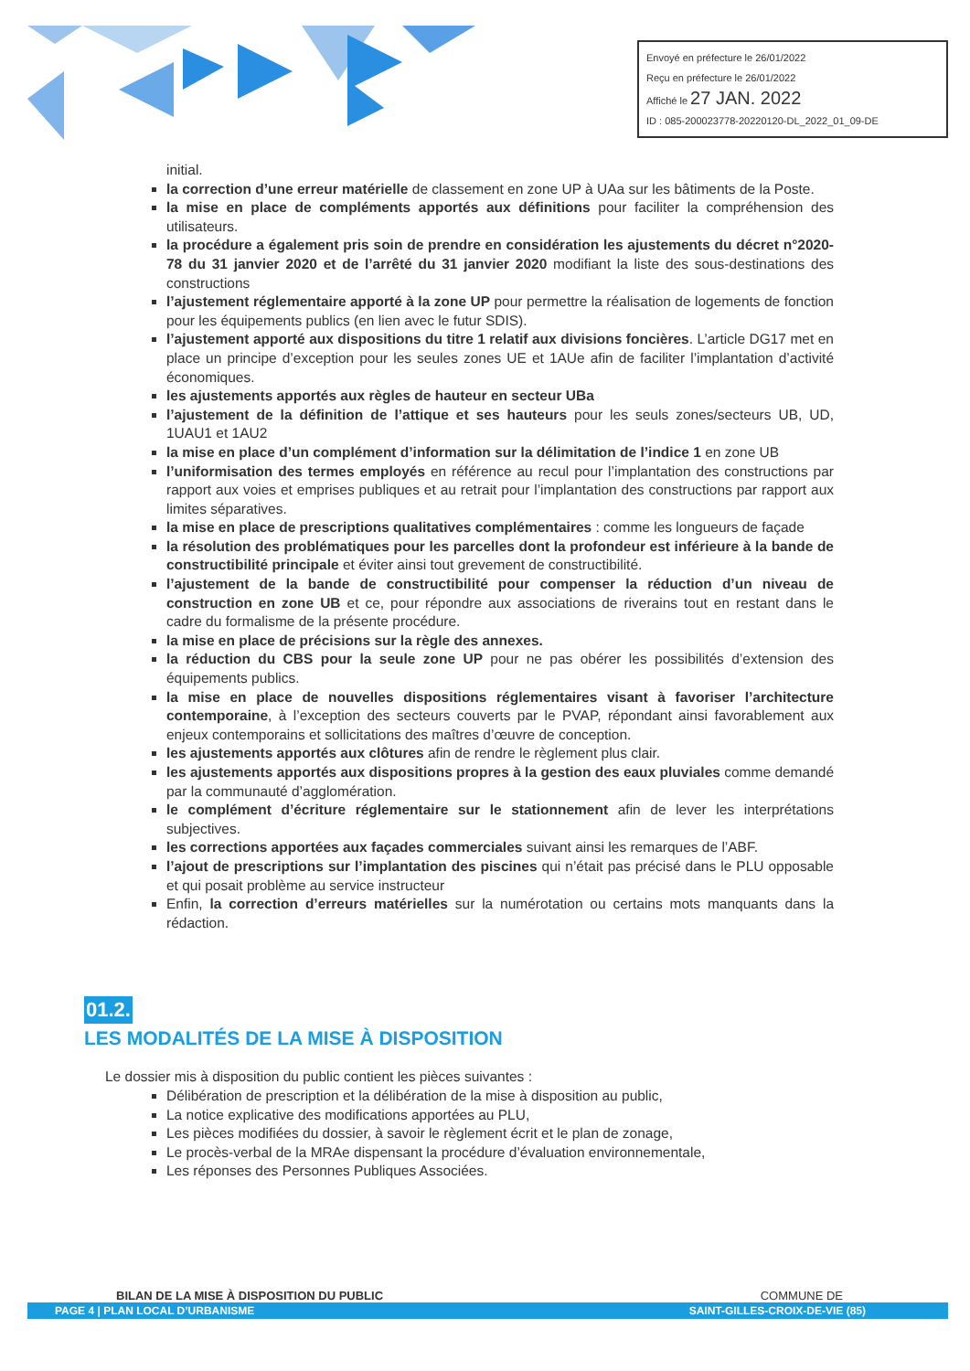Envoyé en préfecture le 26/01/2022
Reçu en préfecture le 26/01/2022
Affiché le 27 JAN. 2022
ID : 085-200023778-20220120-DL_2022_01_09-DE
initial.
la correction d’une erreur matérielle de classement en zone UP à UAa sur les bâtiments de la Poste.
la mise en place de compléments apportés aux définitions pour faciliter la compréhension des utilisateurs.
la procédure a également pris soin de prendre en considération les ajustements du décret n°2020-78 du 31 janvier 2020 et de l’arrêté du 31 janvier 2020 modifiant la liste des sous-destinations des constructions
l’ajustement réglementaire apporté à la zone UP pour permettre la réalisation de logements de fonction pour les équipements publics (en lien avec le futur SDIS).
l’ajustement apporté aux dispositions du titre 1 relatif aux divisions foncières. L’article DG17 met en place un principe d’exception pour les seules zones UE et 1AUe afin de faciliter l’implantation d’activité économiques.
les ajustements apportés aux règles de hauteur en secteur UBa
l’ajustement de la définition de l’attique et ses hauteurs pour les seuls zones/secteurs UB, UD, 1UAU1 et 1AU2
la mise en place d’un complément d’information sur la délimitation de l’indice 1 en zone UB
l’uniformisation des termes employés en référence au recul pour l’implantation des constructions par rapport aux voies et emprises publiques et au retrait pour l’implantation des constructions par rapport aux limites séparatives.
la mise en place de prescriptions qualitatives complémentaires : comme les longueurs de façade
la résolution des problématiques pour les parcelles dont la profondeur est inférieure à la bande de constructibilité principale et éviter ainsi tout grevement de constructibilité.
l’ajustement de la bande de constructibilité pour compenser la réduction d’un niveau de construction en zone UB et ce, pour répondre aux associations de riverains tout en restant dans le cadre du formalisme de la présente procédure.
la mise en place de précisions sur la règle des annexes.
la réduction du CBS pour la seule zone UP pour ne pas obérer les possibilités d’extension des équipements publics.
la mise en place de nouvelles dispositions réglementaires visant à favoriser l’architecture contemporaine, à l’exception des secteurs couverts par le PVAP, répondant ainsi favorablement aux enjeux contemporains et sollicitations des maîtres d’œuvre de conception.
les ajustements apportés aux clôtures afin de rendre le règlement plus clair.
les ajustements apportés aux dispositions propres à la gestion des eaux pluviales comme demandé par la communauté d’agglomération.
le complément d’écriture réglementaire sur le stationnement afin de lever les interprétations subjectives.
les corrections apportées aux façades commerciales suivant ainsi les remarques de l’ABF.
l’ajout de prescriptions sur l’implantation des piscines qui n’était pas précisé dans le PLU opposable et qui posait problème au service instructeur
Enfin, la correction d’erreurs matérielles sur la numérotation ou certains mots manquants dans la rédaction.
01.2.
LES MODALITÉS DE LA MISE À DISPOSITION
Le dossier mis à disposition du public contient les pièces suivantes :
Délibération de prescription et la délibération de la mise à disposition au public,
La notice explicative des modifications apportées au PLU,
Les pièces modifiées du dossier, à savoir le règlement écrit et le plan de zonage,
Le procès-verbal de la MRAe dispensant la procédure d’évaluation environnementale,
Les réponses des Personnes Publiques Associées.
BILAN DE LA MISE À DISPOSITION DU PUBLIC COMMUNE DE
PAGE 4 | PLAN LOCAL D’URBANISME SAINT-GILLES-CROIX-DE-VIE (85)